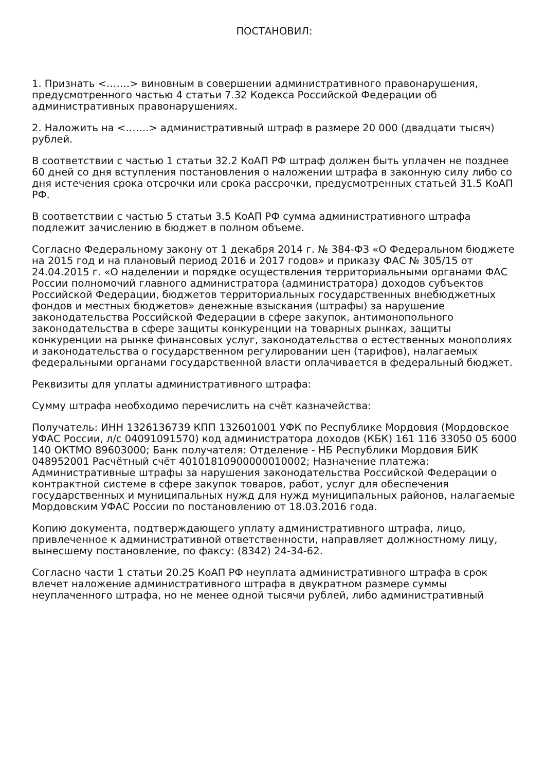ПОСТАНОВИЛ:
1. Признать <…….> виновным в совершении административного правонарушения, предусмотренного частью 4 статьи 7.32 Кодекса Российской Федерации об административных правонарушениях.
2. Наложить на <…….> административный штраф в размере 20 000 (двадцати тысяч) рублей.
В соответствии с частью 1 статьи 32.2 КоАП РФ штраф должен быть уплачен не позднее 60 дней со дня вступления постановления о наложении штрафа в законную силу либо со дня истечения срока отсрочки или срока рассрочки, предусмотренных статьей 31.5 КоАП РФ.
В соответствии с частью 5 статьи 3.5 КоАП РФ сумма административного штрафа подлежит зачислению в бюджет в полном объеме.
Согласно Федеральному закону от 1 декабря 2014 г. № 384-ФЗ «О Федеральном бюджете на 2015 год и на плановый период 2016 и 2017 годов» и приказу ФАС № 305/15 от 24.04.2015 г. «О наделении и порядке осуществления территориальными органами ФАС России полномочий главного администратора (администратора) доходов субъектов Российской Федерации, бюджетов территориальных государственных внебюджетных фондов и местных бюджетов» денежные взыскания (штрафы) за нарушение законодательства Российской Федерации в сфере закупок, антимонопольного законодательства в сфере защиты конкуренции на товарных рынках, защиты конкуренции на рынке финансовых услуг, законодательства о естественных монополиях и законодательства о государственном регулировании цен (тарифов), налагаемых федеральными органами государственной власти оплачивается в федеральный бюджет.
Реквизиты для уплаты административного штрафа:
Сумму штрафа необходимо перечислить на счёт казначейства:
Получатель: ИНН 1326136739 КПП 132601001 УФК по Республике Мордовия (Мордовское УФАС России, л/с 04091091570) код администратора доходов (КБК) 161 116 33050 05 6000 140 ОКТМО 89603000; Банк получателя: Отделение - НБ Республики Мордовия БИК 048952001 Расчётный счёт 40101810900000010002; Назначение платежа: Административные штрафы за нарушения законодательства Российской Федерации о контрактной системе в сфере закупок товаров, работ, услуг для обеспечения государственных и муниципальных нужд для нужд муниципальных районов, налагаемые Мордовским УФАС России по постановлению от 18.03.2016 года.
Копию документа, подтверждающего уплату административного штрафа, лицо, привлеченное к административной ответственности, направляет должностному лицу, вынесшему постановление, по факсу: (8342) 24-34-62.
Согласно части 1 статьи 20.25 КоАП РФ неуплата административного штрафа в срок влечет наложение административного штрафа в двукратном размере суммы неуплаченного штрафа, но не менее одной тысячи рублей, либо административный